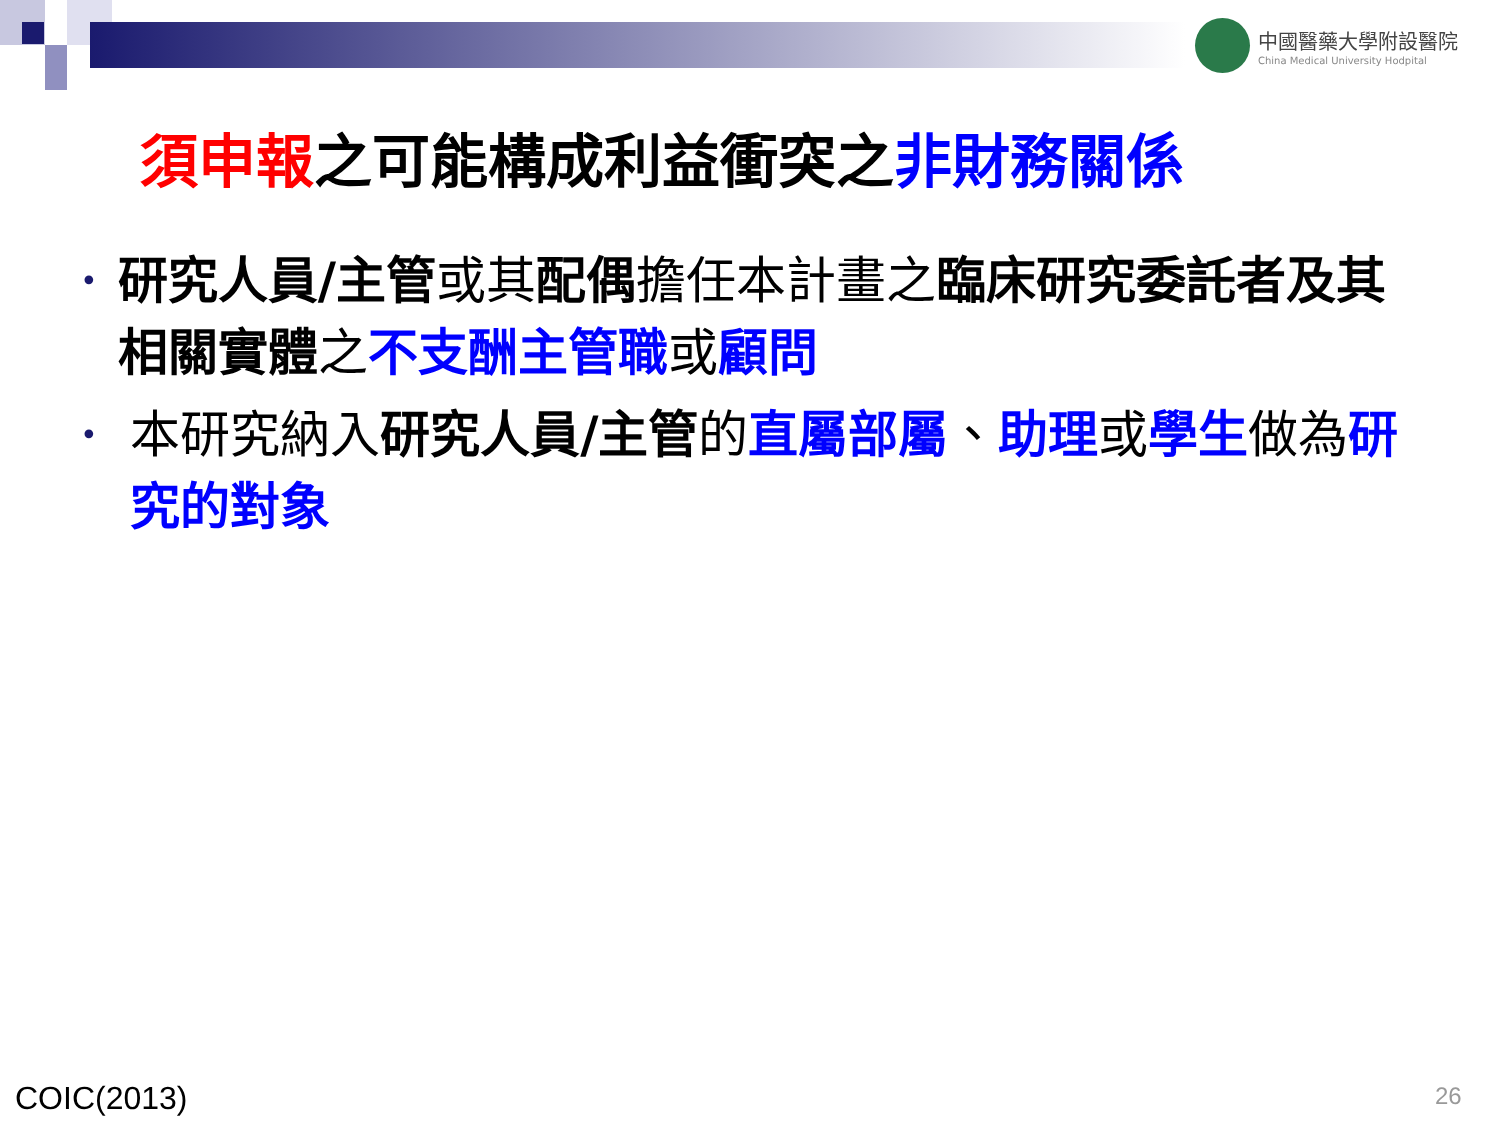中國醫藥大學附設醫院
China Medical University Hodpital
須申報之可能構成利益衝突之非財務關係
• 研究人員/主管或其配偶擔任本計畫之臨床研究委託者及其相關實體之不支酬主管職或顧問
• 本研究納入研究人員/主管的直屬部屬、助理或學生做為研究的對象
COIC(2013) 26